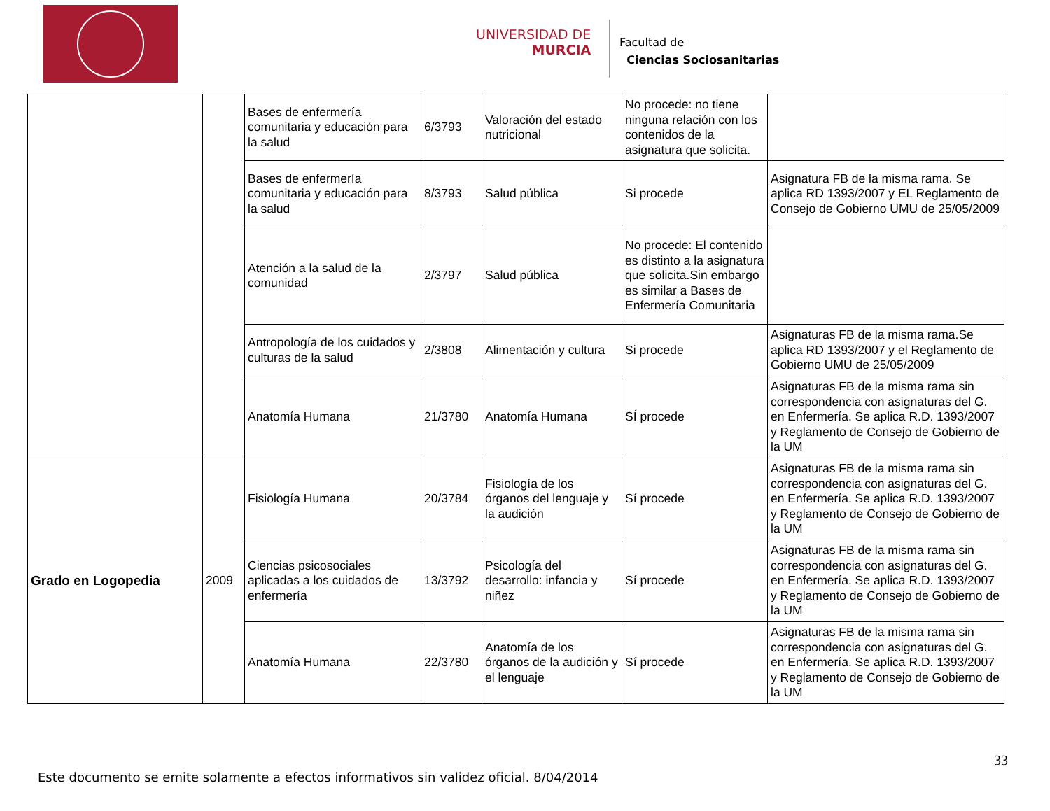UNIVERSIDAD DE
MURCIA
Facultad de
Ciencias Sociosanitarias
| | | Bases de enfermería comunitaria y educación para la salud | 6/3793 | Valoración del estado nutricional | No procede: no tiene ninguna relación con los contenidos de la asignatura que solicita. | |
| | | Bases de enfermería comunitaria y educación para la salud | 8/3793 | Salud pública | Si procede | Asignatura FB de la misma rama. Se aplica RD 1393/2007 y EL Reglamento de Consejo de Gobierno UMU de 25/05/2009 |
| | | Atención a la salud de la comunidad | 2/3797 | Salud pública | No procede: El contenido es distinto a la asignatura que solicita.Sin embargo es similar a Bases de Enfermería Comunitaria | |
| | | Antropología de los cuidados y culturas de la salud | 2/3808 | Alimentación y cultura | Si procede | Asignaturas FB de la misma rama.Se aplica RD 1393/2007 y el Reglamento de Gobierno UMU de 25/05/2009 |
| | | Anatomía Humana | 21/3780 | Anatomía Humana | SÍ procede | Asignaturas FB de la misma rama sin correspondencia con asignaturas del G. en Enfermería. Se aplica R.D. 1393/2007 y Reglamento de Consejo de Gobierno de la UM |
| Grado en Logopedia | 2009 | Fisiología Humana | 20/3784 | Fisiología de los órganos del lenguaje y la audición | Sí procede | Asignaturas FB de la misma rama sin correspondencia con asignaturas del G. en Enfermería. Se aplica R.D. 1393/2007 y Reglamento de Consejo de Gobierno de la UM |
| | | Ciencias psicosociales aplicadas a los cuidados de enfermería | 13/3792 | Psicología del desarrollo: infancia y niñez | Sí procede | Asignaturas FB de la misma rama sin correspondencia con asignaturas del G. en Enfermería. Se aplica R.D. 1393/2007 y Reglamento de Consejo de Gobierno de la UM |
| | | Anatomía Humana | 22/3780 | Anatomía de los órganos de la audición y el lenguaje | Sí procede | Asignaturas FB de la misma rama sin correspondencia con asignaturas del G. en Enfermería. Se aplica R.D. 1393/2007 y Reglamento de Consejo de Gobierno de la UM |
33
Este documento se emite solamente a efectos informativos sin validez oficial. 8/04/2014